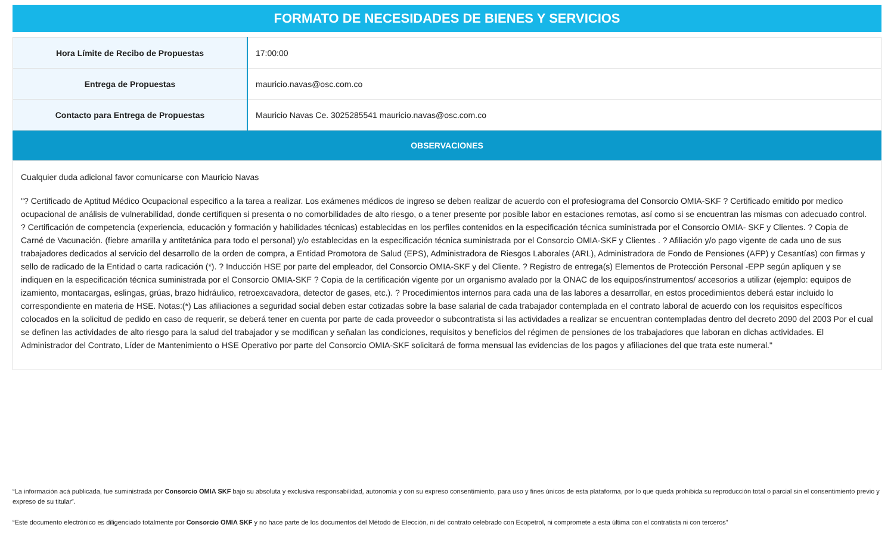FORMATO DE NECESIDADES DE BIENES Y SERVICIOS
| Hora Límite de Recibo de Propuestas | 17:00:00 |
| Entrega de Propuestas | mauricio.navas@osc.com.co |
| Contacto para Entrega de Propuestas | Mauricio Navas Ce. 3025285541 mauricio.navas@osc.com.co |
| OBSERVACIONES | |
| Cualquier duda adicional favor comunicarse con Mauricio Navas "? Certificado de Aptitud Médico Ocupacional especifico a la tarea a realizar. Los exámenes médicos de ingreso se deben realizar de acuerdo con el profesiograma del Consorcio OMIA-SKF ? Certificado emitido por medico ocupacional de análisis de vulnerabilidad, donde certifiquen si presenta o no comorbilidades de alto riesgo, o a tener presente por posible labor en estaciones remotas, así como si se encuentran las mismas con adecuado control. ? Certificación de competencia (experiencia, educación y formación y habilidades técnicas) establecidas en los perfiles contenidos en la especificación técnica suministrada por el Consorcio OMIA- SKF y Clientes. ? Copia de Carné de Vacunación. (fiebre amarilla y antitetánica para todo el personal) y/o establecidas en la especificación técnica suministrada por el Consorcio OMIA-SKF y Clientes . ? Afiliación y/o pago vigente de cada uno de sus trabajadores dedicados al servicio del desarrollo de la orden de compra, a Entidad Promotora de Salud (EPS), Administradora de Riesgos Laborales (ARL), Administradora de Fondo de Pensiones (AFP) y Cesantías) con firmas y sello de radicado de la Entidad o carta radicación (*). ? Inducción HSE por parte del empleador, del Consorcio OMIA-SKF y del Cliente. ? Registro de entrega(s) Elementos de Protección Personal -EPP según apliquen y se indiquen en la especificación técnica suministrada por el Consorcio OMIA-SKF ? Copia de la certificación vigente por un organismo avalado por la ONAC de los equipos/instrumentos/ accesorios a utilizar (ejemplo: equipos de izamiento, montacargas, eslingas, grúas, brazo hidráulico, retroexcavadora, detector de gases, etc.). ? Procedimientos internos para cada una de las labores a desarrollar, en estos procedimientos deberá estar incluido lo correspondiente en materia de HSE. Notas:(*) Las afiliaciones a seguridad social deben estar cotizadas sobre la base salarial de cada trabajador contemplada en el contrato laboral de acuerdo con los requisitos específicos colocados en la solicitud de pedido en caso de requerir, se deberá tener en cuenta por parte de cada proveedor o subcontratista si las actividades a realizar se encuentran contempladas dentro del decreto 2090 del 2003 Por el cual se definen las actividades de alto riesgo para la salud del trabajador y se modifican y señalan las condiciones, requisitos y beneficios del régimen de pensiones de los trabajadores que laboran en dichas actividades. El Administrador del Contrato, Líder de Mantenimiento o HSE Operativo por parte del Consorcio OMIA-SKF solicitará de forma mensual las evidencias de los pagos y afiliaciones del que trata este numeral." | |
“La información acá publicada, fue suministrada por Consorcio OMIA SKF bajo su absoluta y exclusiva responsabilidad, autonomía y con su expreso consentimiento, para uso y fines únicos de esta plataforma, por lo que queda prohibida su reproducción total o parcial sin el consentimiento previo y expreso de su titular”.
“Este documento electrónico es diligenciado totalmente por Consorcio OMIA SKF y no hace parte de los documentos del Método de Elección, ni del contrato celebrado con Ecopetrol, ni compromete a esta última con el contratista ni con terceros”